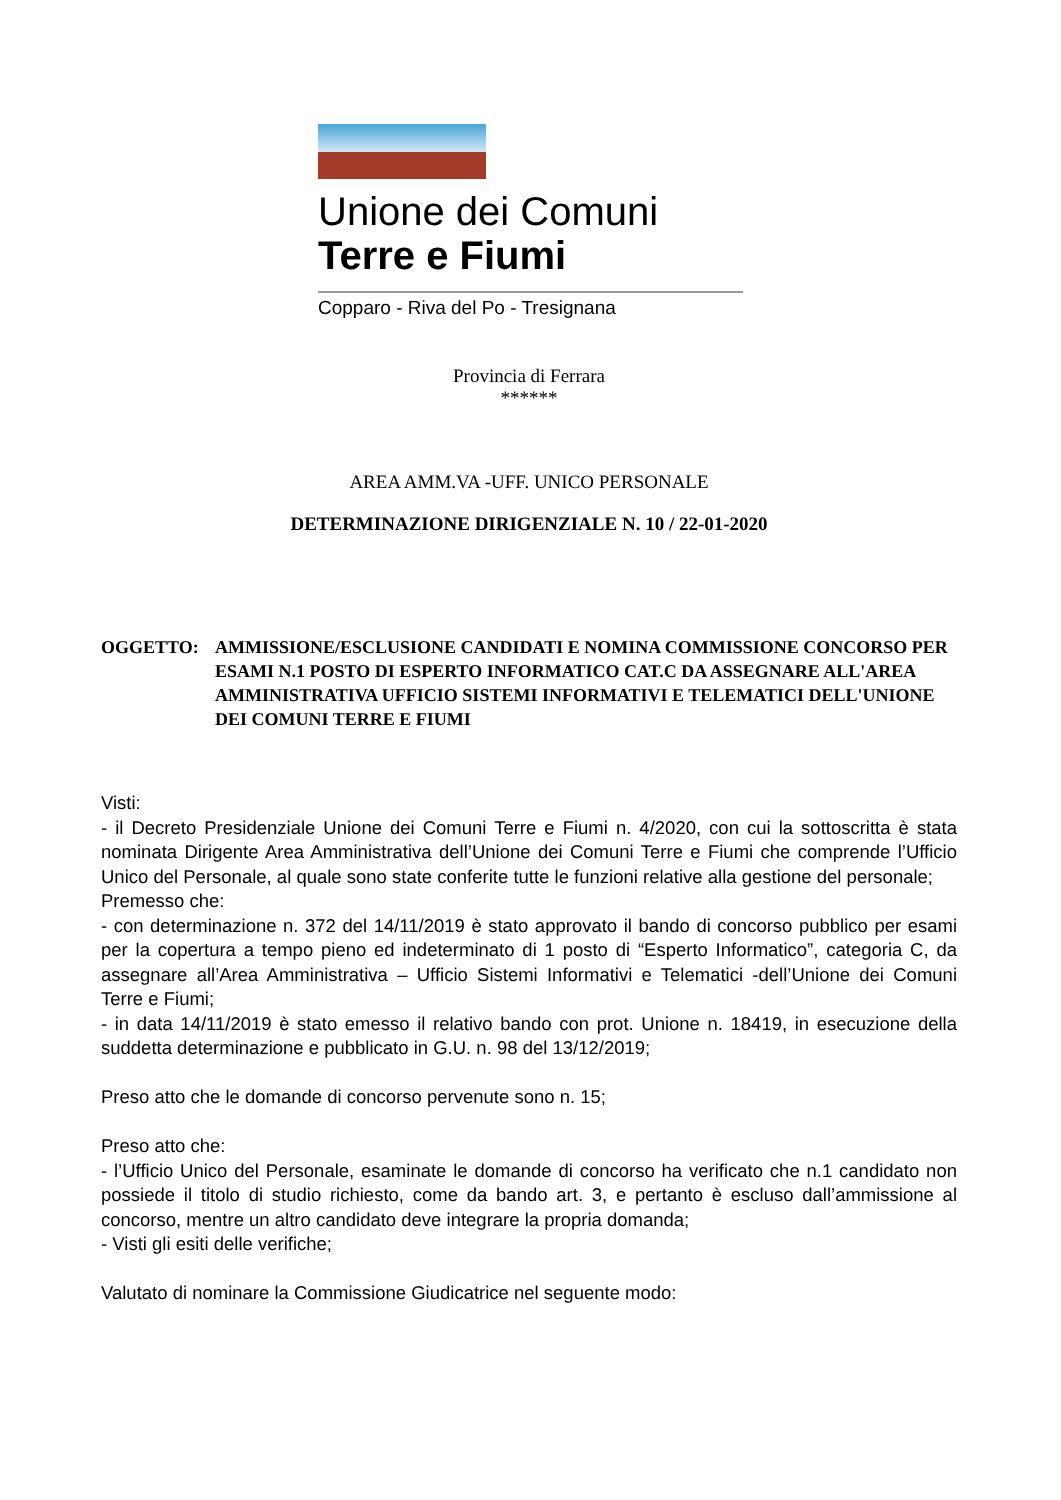Unione dei Comuni
Terre e Fiumi
Copparo - Riva del Po - Tresignana
Provincia di Ferrara
******
AREA AMM.VA -UFF. UNICO PERSONALE
DETERMINAZIONE DIRIGENZIALE N. 10 / 22-01-2020
OGGETTO: AMMISSIONE/ESCLUSIONE CANDIDATI E NOMINA COMMISSIONE CONCORSO PER ESAMI N.1 POSTO DI ESPERTO INFORMATICO CAT.C DA ASSEGNARE ALL'AREA AMMINISTRATIVA UFFICIO SISTEMI INFORMATIVI E TELEMATICI DELL'UNIONE DEI COMUNI TERRE E FIUMI
Visti:
- il Decreto Presidenziale Unione dei Comuni Terre e Fiumi n. 4/2020, con cui la sottoscritta è stata nominata Dirigente Area Amministrativa dell’Unione dei Comuni Terre e Fiumi che comprende l’Ufficio Unico del Personale, al quale sono state conferite tutte le funzioni relative alla gestione del personale;
Premesso che:
- con determinazione n. 372 del 14/11/2019 è stato approvato il bando di concorso pubblico per esami per la copertura a tempo pieno ed indeterminato di 1 posto di “Esperto Informatico”, categoria C, da assegnare all’Area Amministrativa – Ufficio Sistemi Informativi e Telematici -dell’Unione dei Comuni Terre e Fiumi;
- in data 14/11/2019 è stato emesso il relativo bando con prot. Unione n. 18419, in esecuzione della suddetta determinazione e pubblicato in G.U. n. 98 del 13/12/2019;
Preso atto che le domande di concorso pervenute sono n. 15;
Preso atto che:
- l’Ufficio Unico del Personale, esaminate le domande di concorso ha verificato che n.1 candidato non possiede il titolo di studio richiesto, come da bando art. 3, e pertanto è escluso dall’ammissione al concorso, mentre un altro candidato deve integrare la propria domanda;
- Visti gli esiti delle verifiche;
Valutato di nominare la Commissione Giudicatrice nel seguente modo: